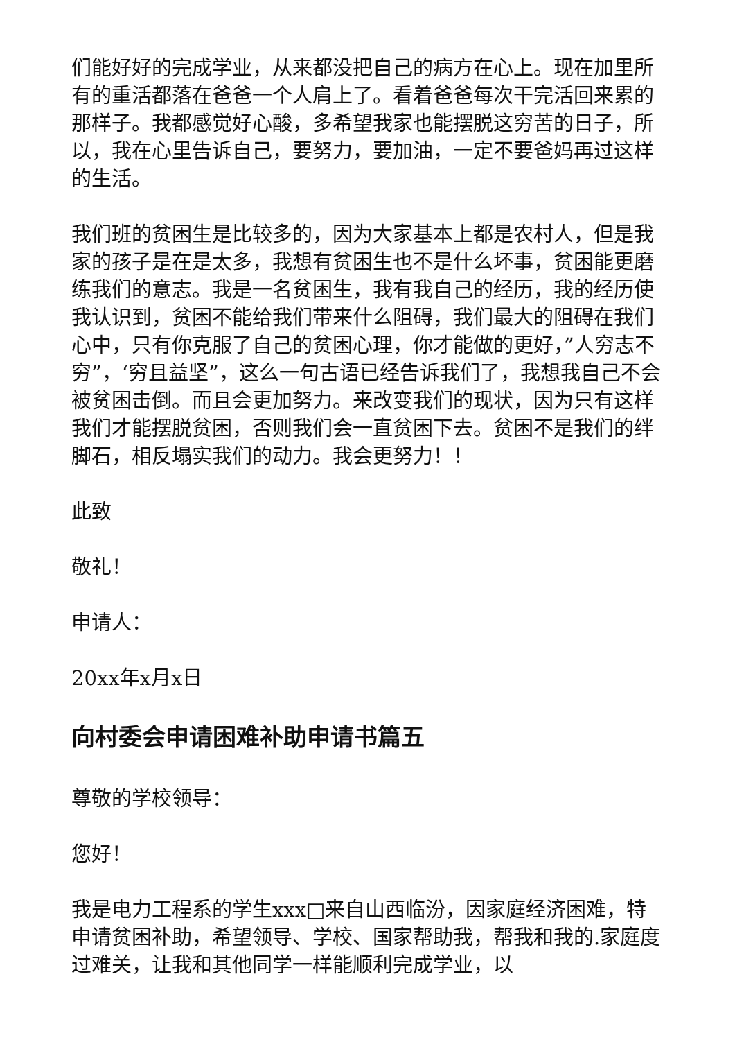们能好好的完成学业，从来都没把自己的病方在心上。现在加里所有的重活都落在爸爸一个人肩上了。看着爸爸每次干完活回来累的那样子。我都感觉好心酸，多希望我家也能摆脱这穷苦的日子，所以，我在心里告诉自己，要努力，要加油，一定不要爸妈再过这样的生活。
我们班的贫困生是比较多的，因为大家基本上都是农村人，但是我家的孩子是在是太多，我想有贫困生也不是什么坏事，贫困能更磨练我们的意志。我是一名贫困生，我有我自己的经历，我的经历使我认识到，贫困不能给我们带来什么阻碍，我们最大的阻碍在我们心中，只有你克服了自己的贫困心理，你才能做的更好，”人穷志不穷”，‘穷且益坚”，这么一句古语已经告诉我们了，我想我自己不会被贫困击倒。而且会更加努力。来改变我们的现状，因为只有这样我们才能摆脱贫困，否则我们会一直贫困下去。贫困不是我们的绊脚石，相反塌实我们的动力。我会更努力！！
此致
敬礼！
申请人：
20xx年x月x日
向村委会申请困难补助申请书篇五
尊敬的学校领导：
您好！
我是电力工程系的学生xxx□来自山西临汾，因家庭经济困难，特申请贫困补助，希望领导、学校、国家帮助我，帮我和我的.家庭度过难关，让我和其他同学一样能顺利完成学业，以